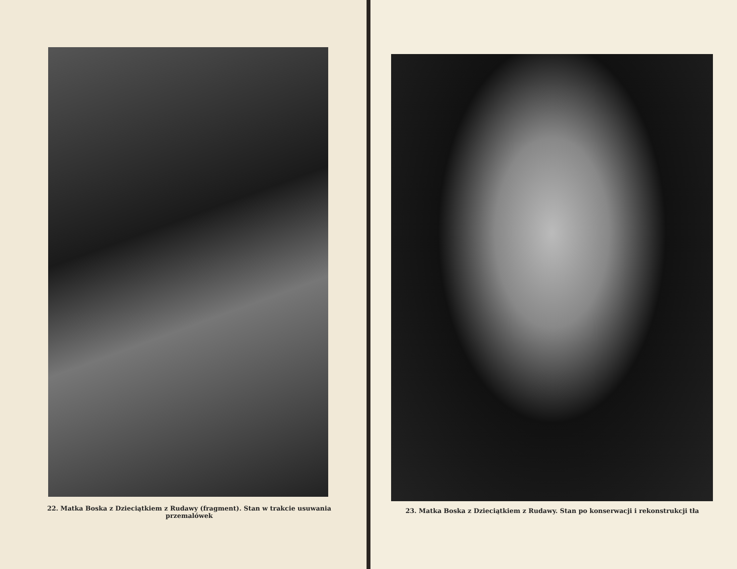22. Matka Boska z Dzieciątkiem z Rudawy (fragment). Stan w trakcie usuwania przemalówek
23. Matka Boska z Dzieciątkiem z Rudawy. Stan po konserwacji i rekonstrukcji tła